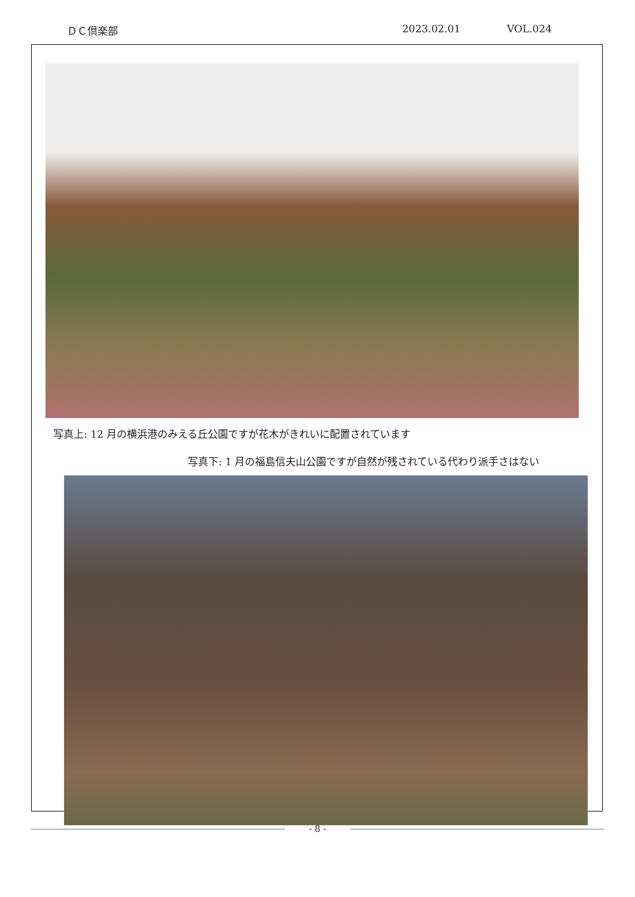ＤＣ倶楽部 2023.02.01 VOL.024
写真上: 12 月の横浜港のみえる丘公園ですが花木がきれいに配置されています
写真下: 1 月の福島信夫山公園ですが自然が残されている代わり派手さはない
- 8 -